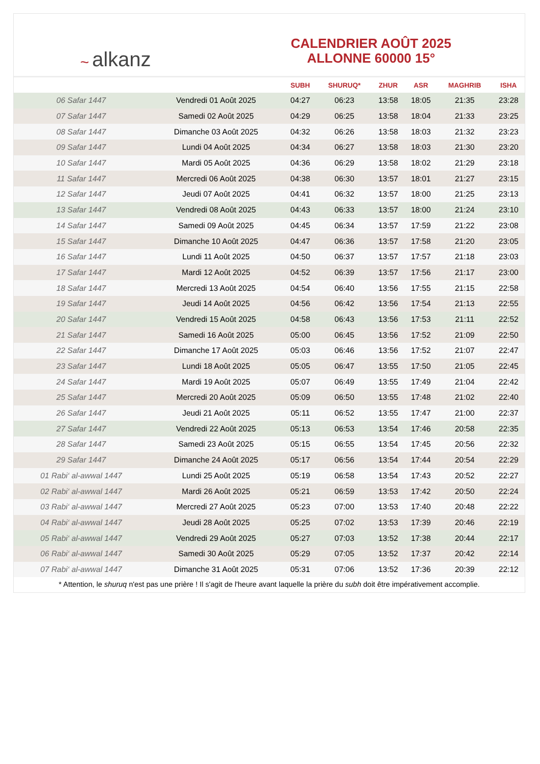~ alkanz
CALENDRIER AOÛT 2025
ALLONNE 60000 15°
| | | SUBH | SHURUQ* | ZHUR | ASR | MAGHRIB | ISHA |
| --- | --- | --- | --- | --- | --- | --- | --- |
| 06 Safar 1447 | Vendredi 01 Août 2025 | 04:27 | 06:23 | 13:58 | 18:05 | 21:35 | 23:28 |
| 07 Safar 1447 | Samedi 02 Août 2025 | 04:29 | 06:25 | 13:58 | 18:04 | 21:33 | 23:25 |
| 08 Safar 1447 | Dimanche 03 Août 2025 | 04:32 | 06:26 | 13:58 | 18:03 | 21:32 | 23:23 |
| 09 Safar 1447 | Lundi 04 Août 2025 | 04:34 | 06:27 | 13:58 | 18:03 | 21:30 | 23:20 |
| 10 Safar 1447 | Mardi 05 Août 2025 | 04:36 | 06:29 | 13:58 | 18:02 | 21:29 | 23:18 |
| 11 Safar 1447 | Mercredi 06 Août 2025 | 04:38 | 06:30 | 13:57 | 18:01 | 21:27 | 23:15 |
| 12 Safar 1447 | Jeudi 07 Août 2025 | 04:41 | 06:32 | 13:57 | 18:00 | 21:25 | 23:13 |
| 13 Safar 1447 | Vendredi 08 Août 2025 | 04:43 | 06:33 | 13:57 | 18:00 | 21:24 | 23:10 |
| 14 Safar 1447 | Samedi 09 Août 2025 | 04:45 | 06:34 | 13:57 | 17:59 | 21:22 | 23:08 |
| 15 Safar 1447 | Dimanche 10 Août 2025 | 04:47 | 06:36 | 13:57 | 17:58 | 21:20 | 23:05 |
| 16 Safar 1447 | Lundi 11 Août 2025 | 04:50 | 06:37 | 13:57 | 17:57 | 21:18 | 23:03 |
| 17 Safar 1447 | Mardi 12 Août 2025 | 04:52 | 06:39 | 13:57 | 17:56 | 21:17 | 23:00 |
| 18 Safar 1447 | Mercredi 13 Août 2025 | 04:54 | 06:40 | 13:56 | 17:55 | 21:15 | 22:58 |
| 19 Safar 1447 | Jeudi 14 Août 2025 | 04:56 | 06:42 | 13:56 | 17:54 | 21:13 | 22:55 |
| 20 Safar 1447 | Vendredi 15 Août 2025 | 04:58 | 06:43 | 13:56 | 17:53 | 21:11 | 22:52 |
| 21 Safar 1447 | Samedi 16 Août 2025 | 05:00 | 06:45 | 13:56 | 17:52 | 21:09 | 22:50 |
| 22 Safar 1447 | Dimanche 17 Août 2025 | 05:03 | 06:46 | 13:56 | 17:52 | 21:07 | 22:47 |
| 23 Safar 1447 | Lundi 18 Août 2025 | 05:05 | 06:47 | 13:55 | 17:50 | 21:05 | 22:45 |
| 24 Safar 1447 | Mardi 19 Août 2025 | 05:07 | 06:49 | 13:55 | 17:49 | 21:04 | 22:42 |
| 25 Safar 1447 | Mercredi 20 Août 2025 | 05:09 | 06:50 | 13:55 | 17:48 | 21:02 | 22:40 |
| 26 Safar 1447 | Jeudi 21 Août 2025 | 05:11 | 06:52 | 13:55 | 17:47 | 21:00 | 22:37 |
| 27 Safar 1447 | Vendredi 22 Août 2025 | 05:13 | 06:53 | 13:54 | 17:46 | 20:58 | 22:35 |
| 28 Safar 1447 | Samedi 23 Août 2025 | 05:15 | 06:55 | 13:54 | 17:45 | 20:56 | 22:32 |
| 29 Safar 1447 | Dimanche 24 Août 2025 | 05:17 | 06:56 | 13:54 | 17:44 | 20:54 | 22:29 |
| 01 Rabi‘ al-awwal 1447 | Lundi 25 Août 2025 | 05:19 | 06:58 | 13:54 | 17:43 | 20:52 | 22:27 |
| 02 Rabi‘ al-awwal 1447 | Mardi 26 Août 2025 | 05:21 | 06:59 | 13:53 | 17:42 | 20:50 | 22:24 |
| 03 Rabi‘ al-awwal 1447 | Mercredi 27 Août 2025 | 05:23 | 07:00 | 13:53 | 17:40 | 20:48 | 22:22 |
| 04 Rabi‘ al-awwal 1447 | Jeudi 28 Août 2025 | 05:25 | 07:02 | 13:53 | 17:39 | 20:46 | 22:19 |
| 05 Rabi‘ al-awwal 1447 | Vendredi 29 Août 2025 | 05:27 | 07:03 | 13:52 | 17:38 | 20:44 | 22:17 |
| 06 Rabi‘ al-awwal 1447 | Samedi 30 Août 2025 | 05:29 | 07:05 | 13:52 | 17:37 | 20:42 | 22:14 |
| 07 Rabi‘ al-awwal 1447 | Dimanche 31 Août 2025 | 05:31 | 07:06 | 13:52 | 17:36 | 20:39 | 22:12 |
* Attention, le shuruq n'est pas une prière ! Il s'agit de l'heure avant laquelle la prière du subh doit être impérativement accomplie.